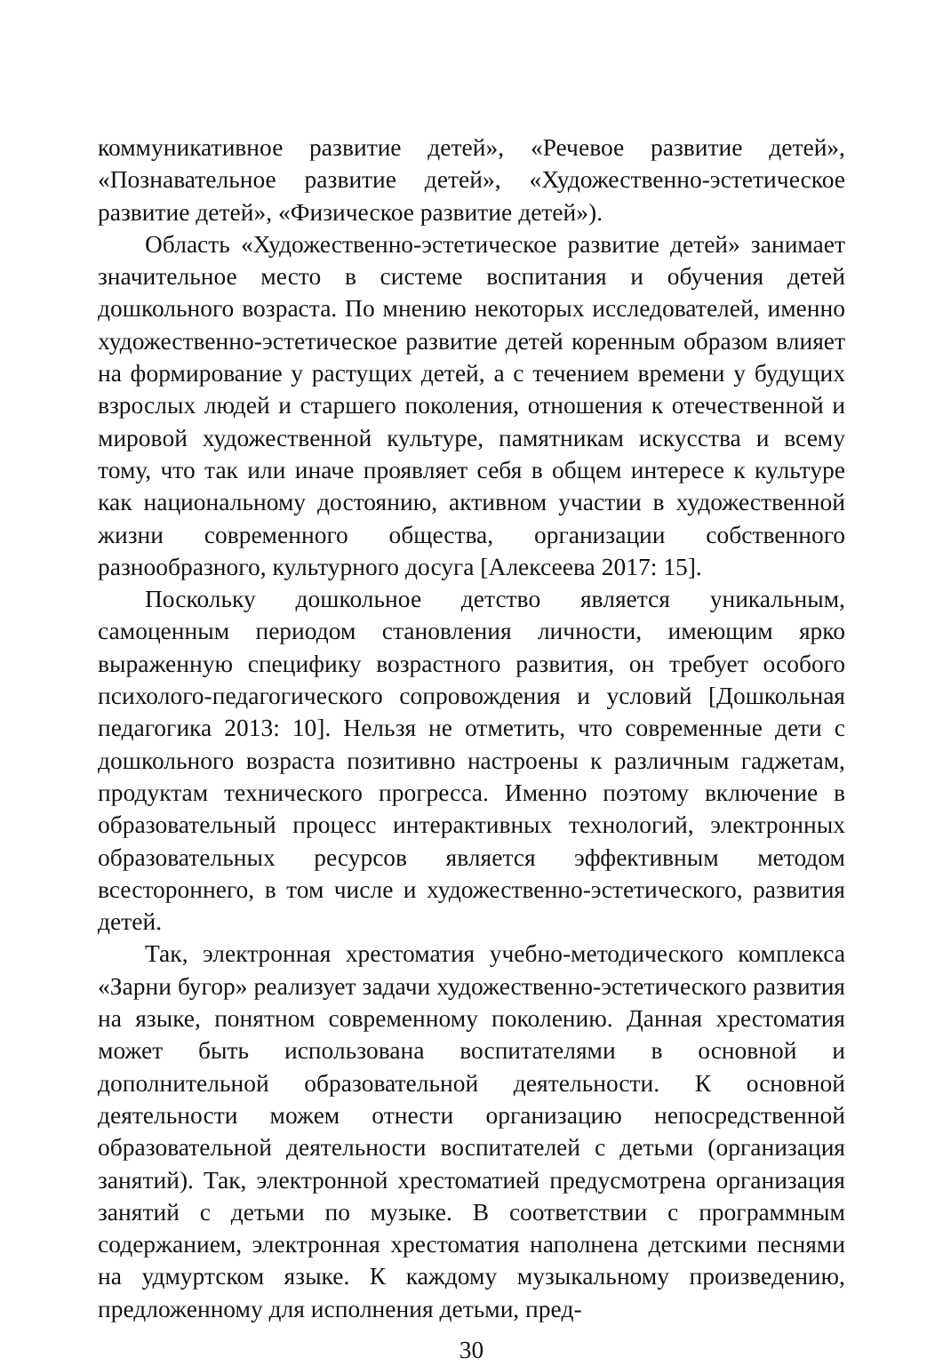коммуникативное развитие детей», «Речевое развитие детей», «Познавательное развитие детей», «Художественно-эстетическое развитие детей», «Физическое развитие детей»).
Область «Художественно-эстетическое развитие детей» занимает значительное место в системе воспитания и обучения детей дошкольного возраста. По мнению некоторых исследователей, именно художественно-эстетическое развитие детей коренным образом влияет на формирование у растущих детей, а с течением времени у будущих взрослых людей и старшего поколения, отношения к отечественной и мировой художественной культуре, памятникам искусства и всему тому, что так или иначе проявляет себя в общем интересе к культуре как национальному достоянию, активном участии в художественной жизни современного общества, организации собственного разнообразного, культурного досуга [Алексеева 2017: 15].
Поскольку дошкольное детство является уникальным, самоценным периодом становления личности, имеющим ярко выраженную специфику возрастного развития, он требует особого психолого-педагогического сопровождения и условий [Дошкольная педагогика 2013: 10]. Нельзя не отметить, что современные дети с дошкольного возраста позитивно настроены к различным гаджетам, продуктам технического прогресса. Именно поэтому включение в образовательный процесс интерактивных технологий, электронных образовательных ресурсов является эффективным методом всестороннего, в том числе и художественно-эстетического, развития детей.
Так, электронная хрестоматия учебно-методического комплекса «Зарни бугор» реализует задачи художественно-эстетического развития на языке, понятном современному поколению. Данная хрестоматия может быть использована воспитателями в основной и дополнительной образовательной деятельности. К основной деятельности можем отнести организацию непосредственной образовательной деятельности воспитателей с детьми (организация занятий). Так, электронной хрестоматией предусмотрена организация занятий с детьми по музыке. В соответствии с программным содержанием, электронная хрестоматия наполнена детскими песнями на удмуртском языке. К каждому музыкальному произведению, предложенному для исполнения детьми, пред-
30